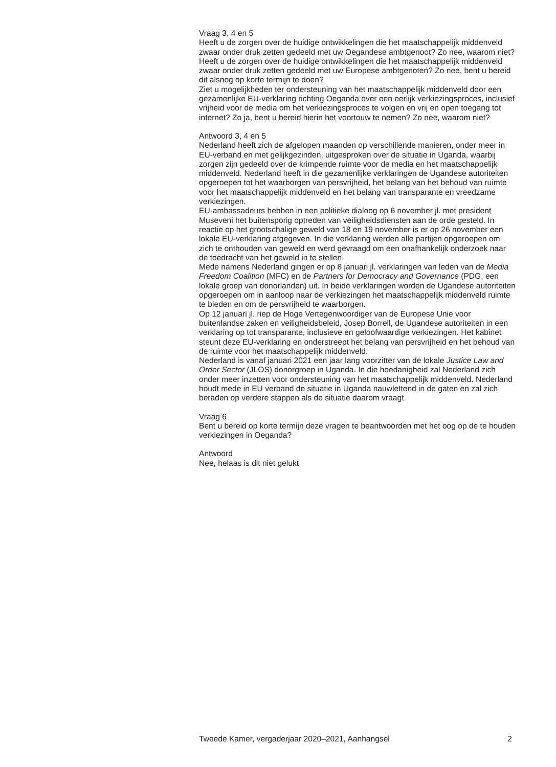Vraag 3, 4 en 5
Heeft u de zorgen over de huidige ontwikkelingen die het maatschappelijk middenveld zwaar onder druk zetten gedeeld met uw Oegandese ambtgenoot? Zo nee, waarom niet?
Heeft u de zorgen over de huidige ontwikkelingen die het maatschappelijk middenveld zwaar onder druk zetten gedeeld met uw Europese ambtgenoten? Zo nee, bent u bereid dit alsnog op korte termijn te doen?
Ziet u mogelijkheden ter ondersteuning van het maatschappelijk middenveld door een gezamenlijke EU-verklaring richting Oeganda over een eerlijk verkiezingsproces, inclusief vrijheid voor de media om het verkiezingsproces te volgen en vrij en open toegang tot internet? Zo ja, bent u bereid hierin het voortouw te nemen? Zo nee, waarom niet?
Antwoord 3, 4 en 5
Nederland heeft zich de afgelopen maanden op verschillende manieren, onder meer in EU-verband en met gelijkgezinden, uitgesproken over de situatie in Uganda, waarbij zorgen zijn gedeeld over de krimpende ruimte voor de media en het maatschappelijk middenveld. Nederland heeft in die gezamenlijke verklaringen de Ugandese autoriteiten opgeroepen tot het waarborgen van persvrijheid, het belang van het behoud van ruimte voor het maatschappelijk middenveld en het belang van transparante en vreedzame verkiezingen.
EU-ambassadeurs hebben in een politieke dialoog op 6 november jl. met president Museveni het buitensporig optreden van veiligheidsdiensten aan de orde gesteld. In reactie op het grootschalige geweld van 18 en 19 november is er op 26 november een lokale EU-verklaring afgegeven. In die verklaring werden alle partijen opgeroepen om zich te onthouden van geweld en werd gevraagd om een onafhankelijk onderzoek naar de toedracht van het geweld in te stellen.
Mede namens Nederland gingen er op 8 januari jl. verklaringen van leden van de Media Freedom Coalition (MFC) en de Partners for Democracy and Governance (PDG, een lokale groep van donorlanden) uit. In beide verklaringen worden de Ugandese autoriteiten opgeroepen om in aanloop naar de verkiezingen het maatschappelijk middenveld ruimte te bieden en om de persvrijheid te waarborgen.
Op 12 januari jl. riep de Hoge Vertegenwoordiger van de Europese Unie voor buitenlandse zaken en veiligheidsbeleid, Josep Borrell, de Ugandese autoriteiten in een verklaring op tot transparante, inclusieve en geloofwaardige verkiezingen. Het kabinet steunt deze EU-verklaring en onderstreept het belang van persvrijheid en het behoud van de ruimte voor het maatschappelijk middenveld.
Nederland is vanaf januari 2021 een jaar lang voorzitter van de lokale Justice Law and Order Sector (JLOS) donorgroep in Uganda. In die hoedanigheid zal Nederland zich onder meer inzetten voor ondersteuning van het maatschappelijk middenveld. Nederland houdt mede in EU verband de situatie in Uganda nauwlettend in de gaten en zal zich beraden op verdere stappen als de situatie daarom vraagt.
Vraag 6
Bent u bereid op korte termijn deze vragen te beantwoorden met het oog op de te houden verkiezingen in Oeganda?
Antwoord
Nee, helaas is dit niet gelukt
Tweede Kamer, vergaderjaar 2020–2021, Aanhangsel 2